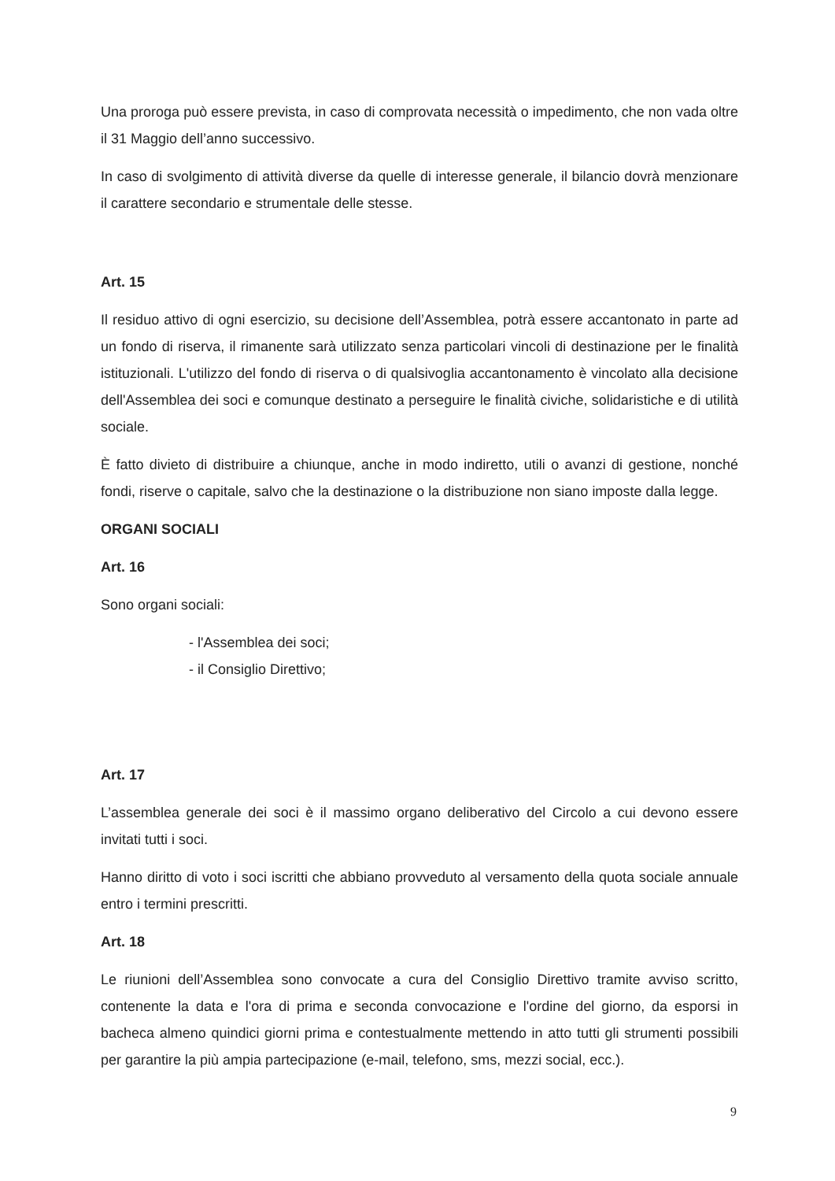Una proroga può essere prevista, in caso di comprovata necessità o impedimento, che non vada oltre il 31 Maggio dell’anno successivo.
In caso di svolgimento di attività diverse da quelle di interesse generale, il bilancio dovrà menzionare il carattere secondario e strumentale delle stesse.
Art. 15
Il residuo attivo di ogni esercizio, su decisione dell’Assemblea, potrà essere accantonato in parte ad un fondo di riserva, il rimanente sarà utilizzato senza particolari vincoli di destinazione per le finalità istituzionali. L'utilizzo del fondo di riserva o di qualsivoglia accantonamento è vincolato alla decisione dell'Assemblea dei soci e comunque destinato a perseguire le finalità civiche, solidaristiche e di utilità sociale.
È fatto divieto di distribuire a chiunque, anche in modo indiretto, utili o avanzi di gestione, nonché fondi, riserve o capitale, salvo che la destinazione o la distribuzione non siano imposte dalla legge.
ORGANI SOCIALI
Art. 16
Sono organi sociali:
- l'Assemblea dei soci;
- il Consiglio Direttivo;
Art. 17
L’assemblea generale dei soci è il massimo organo deliberativo del Circolo a cui devono essere invitati tutti i soci.
Hanno diritto di voto i soci iscritti che abbiano provveduto al versamento della quota sociale annuale entro i termini prescritti.
Art. 18
Le riunioni dell’Assemblea sono convocate a cura del Consiglio Direttivo tramite avviso scritto, contenente la data e l'ora di prima e seconda convocazione e l'ordine del giorno, da esporsi in bacheca almeno quindici giorni prima e contestualmente mettendo in atto tutti gli strumenti possibili per garantire la più ampia partecipazione (e-mail, telefono, sms, mezzi social, ecc.).
9